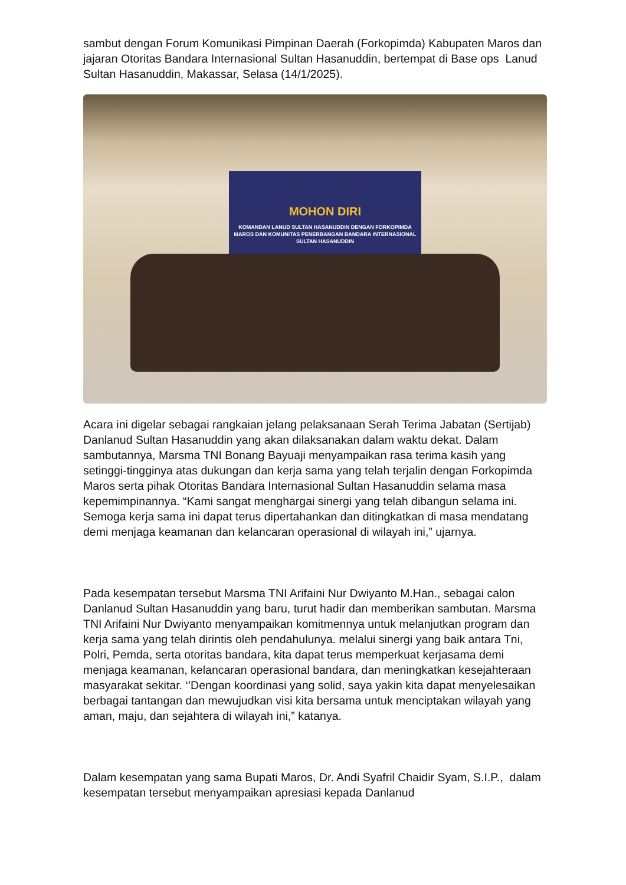sambut dengan Forum Komunikasi Pimpinan Daerah (Forkopimda) Kabupaten Maros dan jajaran Otoritas Bandara Internasional Sultan Hasanuddin, bertempat di Base ops Lanud Sultan Hasanuddin, Makassar, Selasa (14/1/2025).
MOHON DIRI
KOMANDAN LANUD SULTAN HASANUDDIN DENGAN FORKOPIMDA MAROS DAN KOMUNITAS PENERBANGAN BANDARA INTERNASIONAL SULTAN HASANUDDIN
Acara ini digelar sebagai rangkaian jelang pelaksanaan Serah Terima Jabatan (Sertijab) Danlanud Sultan Hasanuddin yang akan dilaksanakan dalam waktu dekat. Dalam sambutannya, Marsma TNI Bonang Bayuaji menyampaikan rasa terima kasih yang setinggi-tingginya atas dukungan dan kerja sama yang telah terjalin dengan Forkopimda Maros serta pihak Otoritas Bandara Internasional Sultan Hasanuddin selama masa kepemimpinannya. “Kami sangat menghargai sinergi yang telah dibangun selama ini. Semoga kerja sama ini dapat terus dipertahankan dan ditingkatkan di masa mendatang demi menjaga keamanan dan kelancaran operasional di wilayah ini,” ujarnya.
Pada kesempatan tersebut Marsma TNI Arifaini Nur Dwiyanto M.Han., sebagai calon Danlanud Sultan Hasanuddin yang baru, turut hadir dan memberikan sambutan. Marsma TNI Arifaini Nur Dwiyanto menyampaikan komitmennya untuk melanjutkan program dan kerja sama yang telah dirintis oleh pendahulunya. melalui sinergi yang baik antara Tni, Polri, Pemda, serta otoritas bandara, kita dapat terus memperkuat kerjasama demi menjaga keamanan, kelancaran operasional bandara, dan meningkatkan kesejahteraan masyarakat sekitar. ‘’Dengan koordinasi yang solid, saya yakin kita dapat menyelesaikan berbagai tantangan dan mewujudkan visi kita bersama untuk menciptakan wilayah yang aman, maju, dan sejahtera di wilayah ini,” katanya.
Dalam kesempatan yang sama Bupati Maros, Dr. Andi Syafril Chaidir Syam, S.I.P., dalam kesempatan tersebut menyampaikan apresiasi kepada Danlanud